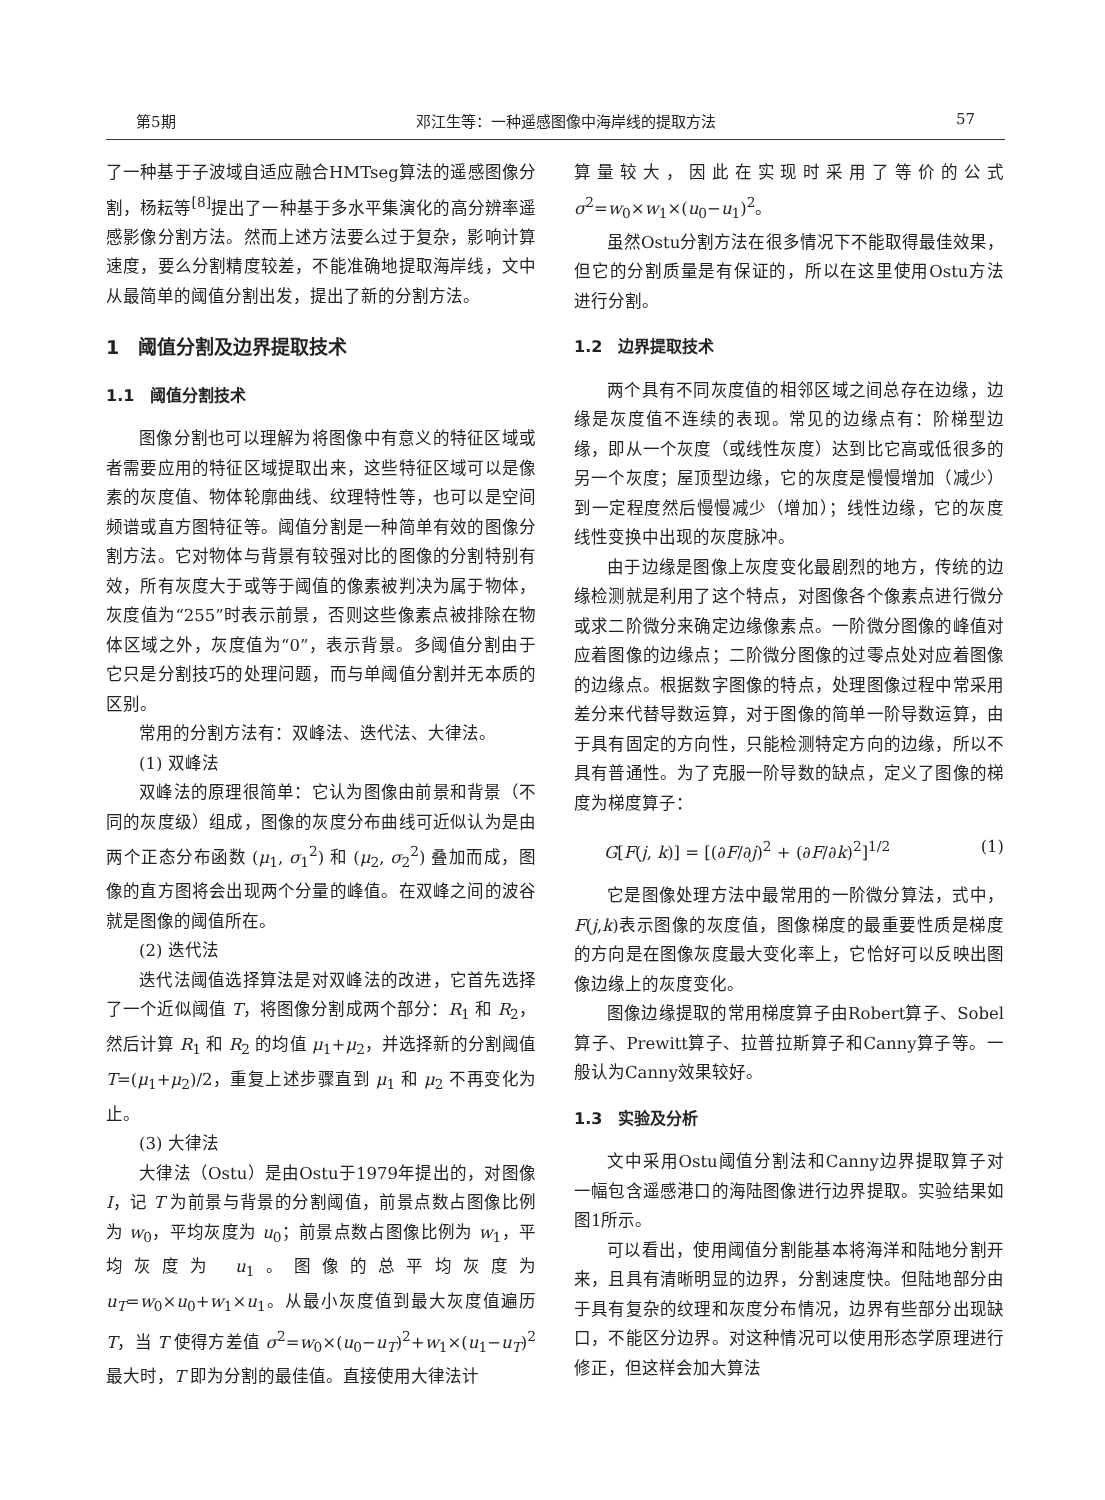第5期 邓江生等：一种遥感图像中海岸线的提取方法 57
了一种基于子波域自适应融合HMTseg算法的遥感图像分割，杨耘等<sup>[8]</sup>提出了一种基于多水平集演化的高分辨率遥感影像分割方法。然而上述方法要么过于复杂，影响计算速度，要么分割精度较差，不能准确地提取海岸线，文中从最简单的阈值分割出发，提出了新的分割方法。
1　阈值分割及边界提取技术
1.1　阈值分割技术
图像分割也可以理解为将图像中有意义的特征区域或者需要应用的特征区域提取出来，这些特征区域可以是像素的灰度值、物体轮廓曲线、纹理特性等，也可以是空间频谱或直方图特征等。阈值分割是一种简单有效的图像分割方法。它对物体与背景有较强对比的图像的分割特别有效，所有灰度大于或等于阈值的像素被判决为属于物体，灰度值为“255”时表示前景，否则这些像素点被排除在物体区域之外，灰度值为“0”，表示背景。多阈值分割由于它只是分割技巧的处理问题，而与单阈值分割并无本质的区别。
常用的分割方法有：双峰法、迭代法、大律法。
(1) 双峰法
双峰法的原理很简单：它认为图像由前景和背景（不同的灰度级）组成，图像的灰度分布曲线可近似认为是由两个正态分布函数 (μ<sub>1</sub>, σ<sub>1</sub><sup>2</sup>) 和 (μ<sub>2</sub>, σ<sub>2</sub><sup>2</sup>) 叠加而成，图像的直方图将会出现两个分量的峰值。在双峰之间的波谷就是图像的阈值所在。
(2) 迭代法
迭代法阈值选择算法是对双峰法的改进，它首先选择了一个近似阈值 T，将图像分割成两个部分：R<sub>1</sub> 和 R<sub>2</sub>，然后计算 R<sub>1</sub> 和 R<sub>2</sub> 的均值 μ<sub>1</sub>+μ<sub>2</sub>，并选择新的分割阈值 T=(μ<sub>1</sub>+μ<sub>2</sub>)/2，重复上述步骤直到 μ<sub>1</sub> 和 μ<sub>2</sub> 不再变化为止。
(3) 大律法
大律法（Ostu）是由Ostu于1979年提出的，对图像 I，记 T 为前景与背景的分割阈值，前景点数占图像比例为 w<sub>0</sub>，平均灰度为 u<sub>0</sub>；前景点数占图像比例为 w<sub>1</sub>，平均灰度为 u<sub>1</sub>。图像的总平均灰度为 u<sub>T</sub>=w<sub>0</sub>×u<sub>0</sub>+w<sub>1</sub>×u<sub>1</sub>。从最小灰度值到最大灰度值遍历 T，当 T 使得方差值 σ<sup>2</sup>=w<sub>0</sub>×(u<sub>0</sub>−u<sub>T</sub>)<sup>2</sup>+w<sub>1</sub>×(u<sub>1</sub>−u<sub>T</sub>)<sup>2</sup> 最大时，T 即为分割的最佳值。直接使用大律法计
算量较大，因此在实现时采用了等价的公式 σ<sup>2</sup>=w<sub>0</sub>×w<sub>1</sub>×(u<sub>0</sub>−u<sub>1</sub>)<sup>2</sup>。
虽然Ostu分割方法在很多情况下不能取得最佳效果，但它的分割质量是有保证的，所以在这里使用Ostu方法进行分割。
1.2　边界提取技术
两个具有不同灰度值的相邻区域之间总存在边缘，边缘是灰度值不连续的表现。常见的边缘点有：阶梯型边缘，即从一个灰度（或线性灰度）达到比它高或低很多的另一个灰度；屋顶型边缘，它的灰度是慢慢增加（减少）到一定程度然后慢慢减少（增加）；线性边缘，它的灰度线性变换中出现的灰度脉冲。
由于边缘是图像上灰度变化最剧烈的地方，传统的边缘检测就是利用了这个特点，对图像各个像素点进行微分或求二阶微分来确定边缘像素点。一阶微分图像的峰值对应着图像的边缘点；二阶微分图像的过零点处对应着图像的边缘点。根据数字图像的特点，处理图像过程中常采用差分来代替导数运算，对于图像的简单一阶导数运算，由于具有固定的方向性，只能检测特定方向的边缘，所以不具有普通性。为了克服一阶导数的缺点，定义了图像的梯度为梯度算子：
G[F(j, k)] = [(∂F/∂j)<sup>2</sup> + (∂F/∂k)<sup>2</sup>]<sup>1/2</sup> (1)
它是图像处理方法中最常用的一阶微分算法，式中，F(j,k)表示图像的灰度值，图像梯度的最重要性质是梯度的方向是在图像灰度最大变化率上，它恰好可以反映出图像边缘上的灰度变化。
图像边缘提取的常用梯度算子由Robert算子、Sobel算子、Prewitt算子、拉普拉斯算子和Canny算子等。一般认为Canny效果较好。
1.3　实验及分析
文中采用Ostu阈值分割法和Canny边界提取算子对一幅包含遥感港口的海陆图像进行边界提取。实验结果如图1所示。
可以看出，使用阈值分割能基本将海洋和陆地分割开来，且具有清晰明显的边界，分割速度快。但陆地部分由于具有复杂的纹理和灰度分布情况，边界有些部分出现缺口，不能区分边界。对这种情况可以使用形态学原理进行修正，但这样会加大算法